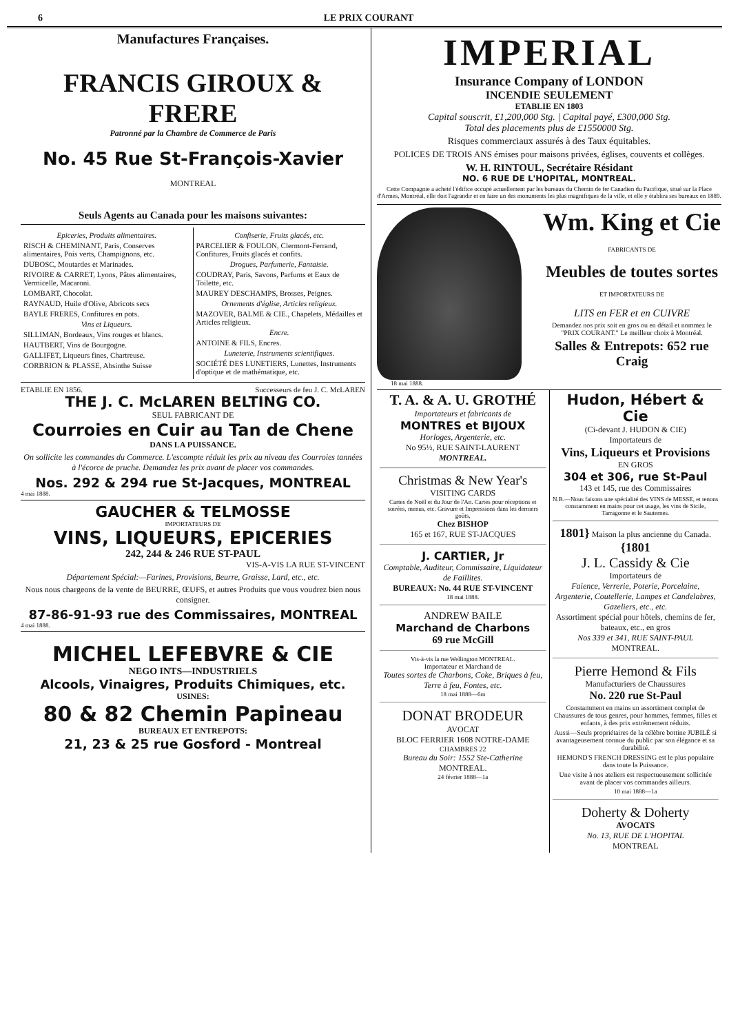6 LE PRIX COURANT
Manufactures Françaises.
FRANCIS GIROUX & FRERE
Patronné par la Chambre de Commerce de Paris
No. 45 Rue St-François-Xavier
MONTREAL
Seuls Agents au Canada pour les maisons suivantes:
Epiceries, Produits alimentaires.
RISCH & CHEMINANT, Paris, Conserves alimentaires, Pois verts, Champignons, etc.
DUBOSC, Moutardes et Marinades.
RIVOIRE & CARRET, Lyons, Pâtes alimentaires, Vermicelle, Macaroni.
LOMBART, Chocolat.
RAYNAUD, Huile d'Olive, Abricots secs
BAYLE FRERES, Confitures en pots.
Vins et Liqueurs.
SILLIMAN, Bordeaux, Vins rouges et blancs.
HAUTBERT, Vins de Bourgogne.
GALLIFET, Liqueurs fines, Chartreuse.
CORBRION & PLASSE, Absinthe Suisse
Confiserie, Fruits glacés, etc.
PARCELIER & FOULON, Clermont-Ferrand, Confitures, Fruits glacés et confits.
Drogues, Parfumerie, Fantaisie.
COUDRAY, Paris, Savons, Parfums et Eaux de Toilette, etc.
MAUREY DESCHAMPS, Brosses, Peignes.
Ornements d'église, Articles religieux.
MAZOVER, BALME & CIE., Chapelets, Médailles et Articles religieux.
Encre.
ANTOINE & FILS, Encres.
Luneterie, Instruments scientifiques.
SOCIÉTÉ DES LUNETIERS, Lunettes, Instruments d'optique et de mathématique, etc.
ETABLIE EN 1856. Successeurs de feu J. C. McLAREN
THE J. C. McLAREN BELTING CO.
SEUL FABRICANT DE
Courroies en Cuir au Tan de Chene
DANS LA PUISSANCE.
On sollicite les commandes du Commerce. L'escompte réduit les prix au niveau des Courroies tannées à l'écorce de pruche. Demandez les prix avant de placer vos commandes.
Nos. 292 & 294 rue St-Jacques, MONTREAL
4 mai 1888.
GAUCHER & TELMOSSE
IMPORTATEURS DE
VINS, LIQUEURS, EPICERIES
242, 244 & 246 RUE ST-PAUL
VIS-A-VIS LA RUE ST-VINCENT
Département Spécial:—Farines, Provisions, Beurre, Graisse, Lard, etc., etc.
Nous nous chargeons de la vente de BEURRE, ŒUFS, et autres Produits que vous voudrez bien nous consigner.
87-86-91-93 rue des Commissaires, MONTREAL
4 mai 1888.
MICHEL LEFEBVRE & CIE
NEGO INTS—INDUSTRIELS
Alcools, Vinaigres, Produits Chimiques, etc.
USINES:
80 & 82 Chemin Papineau
BUREAUX ET ENTREPOTS:
21, 23 & 25 rue Gosford - Montreal
IMPERIAL
Insurance Company of LONDON
INCENDIE SEULEMENT
ETABLIE EN 1803
Capital souscrit, £1,200,000 Stg. | Capital payé, £300,000 Stg.
Total des placements plus de £1550000 Stg.
Risques commerciaux assurés à des Taux équitables.
POLICES DE TROIS ANS émises pour maisons privées, églises, couvents et collèges.
W. H. RINTOUL, Secrétaire Résidant
NO. 6 RUE DE L'HOPITAL, MONTREAL.
Cette Compagnie a acheté l'édifice occupé actuellement par les bureaux du Chemin de fer Canadien du Pacifique, situé sur la Place d'Armes, Montréal, elle doit l'agrandir et en faire un des monuments les plus magnifiques de la ville, et elle y établira ses bureaux en 1889.
18 mai 1888.
Wm. King et Cie
FABRICANTS DE
Meubles de toutes sortes
ET IMPORTATEURS DE
LITS en FER et en CUIVRE
Demandez nos prix soit en gros ou en détail et nommez le "PRIX COURANT." Le meilleur choix à Montréal.
Salles & Entrepots: 652 rue Craig
T. A. & A. U. GROTHÉ
Importateurs et fabricants de
MONTRES et BIJOUX
Horloges, Argenterie, etc.
No 95½, RUE SAINT-LAURENT
MONTREAL.
Christmas & New Year's
VISITING CARDS
Cartes de Noël et du Jour de l'An. Cartes pour réceptions et soirées, menus, etc. Gravure et Impressions dans les derniers goûts,
Chez BISHOP
165 et 167, RUE ST-JACQUES
J. CARTIER, Jr
Comptable, Auditeur, Commissaire, Liquidateur de Faillites.
BUREAUX: No. 44 RUE ST-VINCENT
18 mai 1888.
ANDREW BAILE
Marchand de Charbons
69 rue McGill
Vis-à-vis la rue Wellington MONTREAL.
Importateur et Marchand de
Toutes sortes de Charbons, Coke, Briques à feu, Terre à feu, Fontes, etc.
18 mai 1888—6m
DONAT BRODEUR
AVOCAT
BLOC FERRIER 1608 NOTRE-DAME
CHAMBRES 22
Bureau du Soir: 1552 Ste-Catherine
MONTREAL.
24 février 1888—1a
Hudon, Hébert & Cie
(Ci-devant J. HUDON & CIE)
Importateurs de
Vins, Liqueurs et Provisions
EN GROS
304 et 306, rue St-Paul
143 et 145, rue des Commissaires
N.B.—Nous faisons une spécialité des VINS de MESSE, et tenons constamment en mains pour cet usage, les vins de Sicile, Tarragonne et le Sauternes.
1801} Maison la plus ancienne du Canada. {1801
J. L. Cassidy & Cie
Importateurs de
Faience, Verrerie, Poterie, Porcelaine, Argenterie, Coutellerie, Lampes et Candelabres, Gazeliers, etc., etc.
Assortiment spécial pour hôtels, chemins de fer, bateaux, etc., en gros
Nos 339 et 341, RUE SAINT-PAUL
MONTREAL.
Pierre Hemond & Fils
Manufacturiers de Chaussures
No. 220 rue St-Paul
Constamment en mains un assortiment complet de Chaussures de tous genres, pour hommes, femmes, filles et enfants, à des prix extrêmement réduits.
Aussi—Seuls propriétaires de la célèbre bottine JUBILÉ si avantageusement connue du public par son élégance et sa durabilité.
HEMOND'S FRENCH DRESSING est le plus populaire dans toute la Puissance.
Une visite à nos ateliers est respectueusement sollicitée avant de placer vos commandes ailleurs.
10 mai 1888—1a
Doherty & Doherty
AVOCATS
No. 13, RUE DE L'HOPITAL
MONTREAL